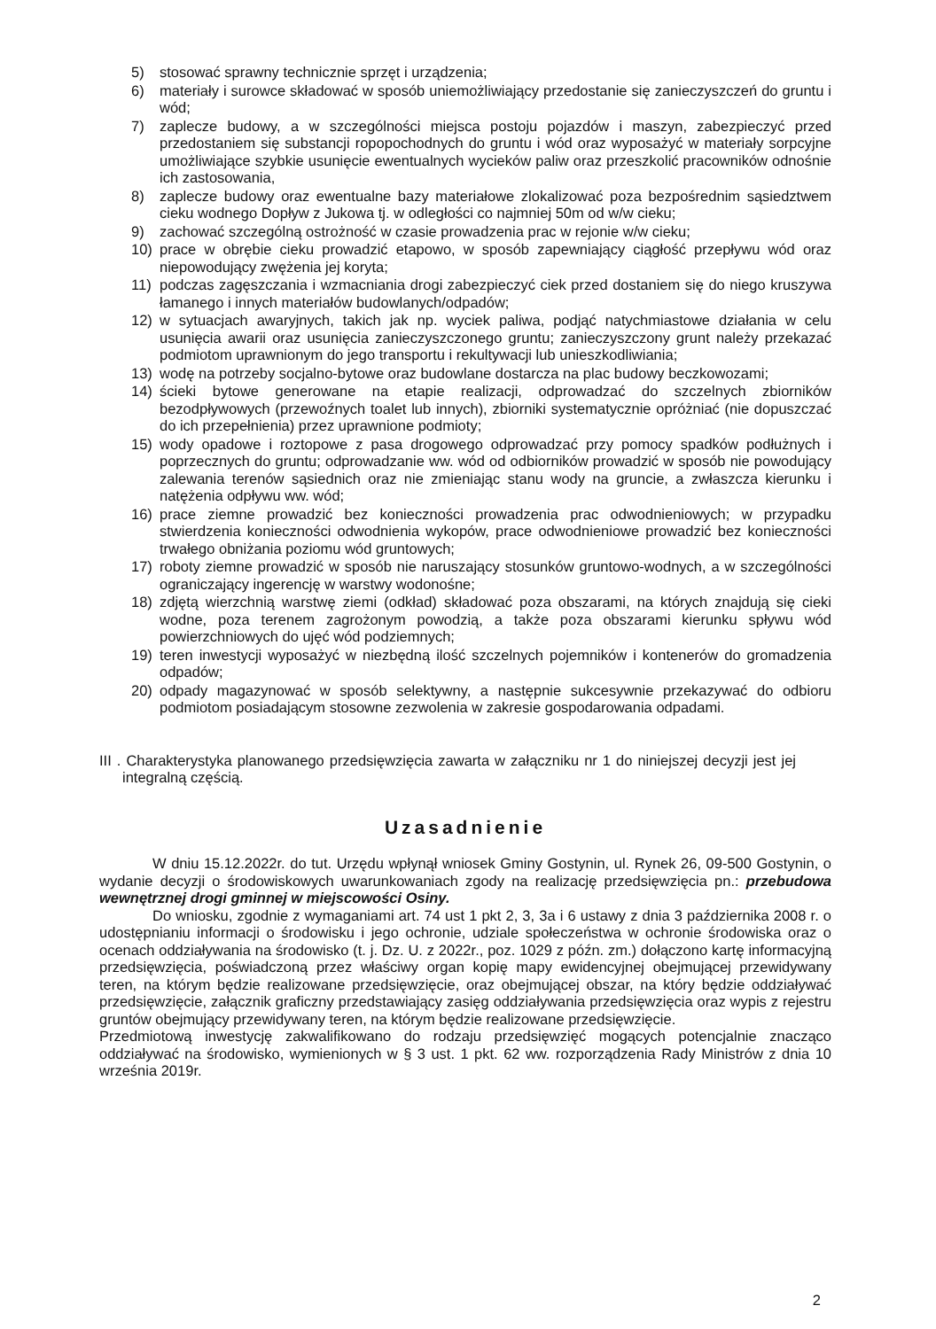5) stosować sprawny technicznie sprzęt i urządzenia;
6) materiały i surowce składować w sposób uniemożliwiający przedostanie się zanieczyszczeń do gruntu i wód;
7) zaplecze budowy, a w szczególności miejsca postoju pojazdów i maszyn, zabezpieczyć przed przedostaniem się substancji ropopochodnych do gruntu i wód oraz wyposażyć w materiały sorpcyjne umożliwiające szybkie usunięcie ewentualnych wycieków paliw oraz przeszkolić pracowników odnośnie ich zastosowania,
8) zaplecze budowy oraz ewentualne bazy materiałowe zlokalizować poza bezpośrednim sąsiedztwem cieku wodnego Dopływ z Jukowa tj. w odległości co najmniej 50m od w/w cieku;
9) zachować szczególną ostrożność w czasie prowadzenia prac w rejonie w/w cieku;
10) prace w obrębie cieku prowadzić etapowo, w sposób zapewniający ciągłość przepływu wód oraz niepowodujący zwężenia jej koryta;
11) podczas zagęszczania i wzmacniania drogi zabezpieczyć ciek przed dostaniem się do niego kruszywa łamanego i innych materiałów budowlanych/odpadów;
12) w sytuacjach awaryjnych, takich jak np. wyciek paliwa, podjąć natychmiastowe działania w celu usunięcia awarii oraz usunięcia zanieczyszczonego gruntu; zanieczyszczony grunt należy przekazać podmiotom uprawnionym do jego transportu i rekultywacji lub unieszkodliwiania;
13) wodę na potrzeby socjalno-bytowe oraz budowlane dostarcza na plac budowy beczkowozami;
14) ścieki bytowe generowane na etapie realizacji, odprowadzać do szczelnych zbiorników bezodpływowych (przewoźnych toalet lub innych), zbiorniki systematycznie opróżniać (nie dopuszczać do ich przepełnienia) przez uprawnione podmioty;
15) wody opadowe i roztopowe z pasa drogowego odprowadzać przy pomocy spadków podłużnych i poprzecznych do gruntu; odprowadzanie ww. wód od odbiorników prowadzić w sposób nie powodujący zalewania terenów sąsiednich oraz nie zmieniając stanu wody na gruncie, a zwłaszcza kierunku i natężenia odpływu ww. wód;
16) prace ziemne prowadzić bez konieczności prowadzenia prac odwodnieniowych; w przypadku stwierdzenia konieczności odwodnienia wykopów, prace odwodnieniowe prowadzić bez konieczności trwałego obniżania poziomu wód gruntowych;
17) roboty ziemne prowadzić w sposób nie naruszający stosunków gruntowo-wodnych, a w szczególności ograniczający ingerencję w warstwy wodonośne;
18) zdjętą wierzchnią warstwę ziemi (odkład) składować poza obszarami, na których znajdują się cieki wodne, poza terenem zagrożonym powodzią, a także poza obszarami kierunku spływu wód powierzchniowych do ujęć wód podziemnych;
19) teren inwestycji wyposażyć w niezbędną ilość szczelnych pojemników i kontenerów do gromadzenia odpadów;
20) odpady magazynować w sposób selektywny, a następnie sukcesywnie przekazywać do odbioru podmiotom posiadającym stosowne zezwolenia w zakresie gospodarowania odpadami.
III . Charakterystyka planowanego przedsięwzięcia zawarta w załączniku nr 1 do niniejszej decyzji jest jej integralną częścią.
Uzasadnienie
W dniu 15.12.2022r. do tut. Urzędu wpłynął wniosek Gminy Gostynin, ul. Rynek 26, 09-500 Gostynin, o wydanie decyzji o środowiskowych uwarunkowaniach zgody na realizację przedsięwzięcia pn.: przebudowa wewnętrznej drogi gminnej w miejscowości Osiny.
Do wniosku, zgodnie z wymaganiami art. 74 ust 1 pkt 2, 3, 3a i 6 ustawy z dnia 3 października 2008 r. o udostępnianiu informacji o środowisku i jego ochronie, udziale społeczeństwa w ochronie środowiska oraz o ocenach oddziaływania na środowisko (t. j. Dz. U. z 2022r., poz. 1029 z późn. zm.) dołączono kartę informacyjną przedsięwzięcia, poświadczoną przez właściwy organ kopię mapy ewidencyjnej obejmującej przewidywany teren, na którym będzie realizowane przedsięwzięcie, oraz obejmującej obszar, na który będzie oddziaływać przedsięwzięcie, załącznik graficzny przedstawiający zasięg oddziaływania przedsięwzięcia oraz wypis z rejestru gruntów obejmujący przewidywany teren, na którym będzie realizowane przedsięwzięcie.
Przedmiotową inwestycję zakwalifikowano do rodzaju przedsięwzięć mogących potencjalnie znacząco oddziaływać na środowisko, wymienionych w § 3 ust. 1 pkt. 62 ww. rozporządzenia Rady Ministrów z dnia 10 września 2019r.
2